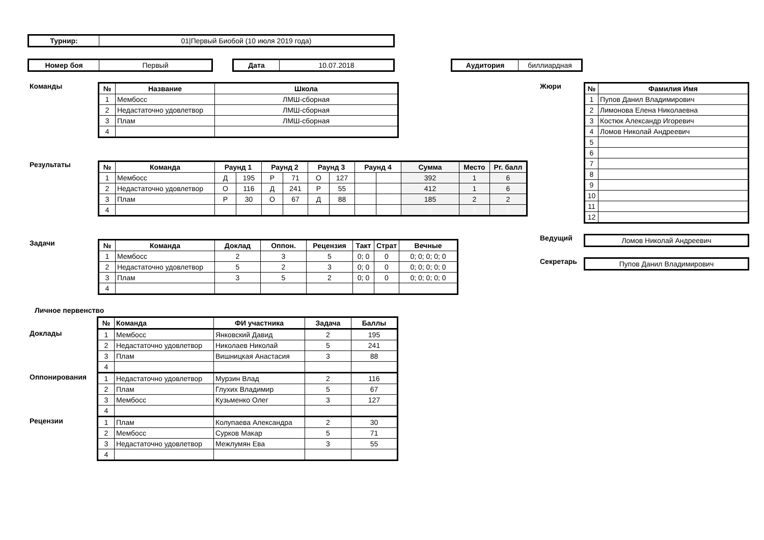| Турнир: | 01/Первый Биобой (10 июля 2019 года) |
| Номер боя | Первый |
| Дата | 10.07.2018 |
| Аудитория | биллиардная |
Команды
| № | Название | Школа |
| --- | --- | --- |
| 1 | Мембосс | ЛМШ-сборная |
| 2 | Недастаточно удовлетвор | ЛМШ-сборная |
| 3 | Плам | ЛМШ-сборная |
| 4 | | |
Результаты
| № | Команда | Раунд 1 | | Раунд 2 | | Раунд 3 | | Раунд 4 | | Сумма | Место | Рг. балл |
| --- | --- | --- | --- | --- | --- | --- | --- | --- | --- | --- | --- | --- |
| 1 | Мембосс | Д | 195 | Р | 71 | О | 127 | | | 392 | 1 | 6 |
| 2 | Недастаточно удовлетвор | О | 116 | Д | 241 | Р | 55 | | | 412 | 1 | 6 |
| 3 | Плам | Р | 30 | О | 67 | Д | 88 | | | 185 | 2 | 2 |
| 4 | | | | | | | | | | 0 | 3 | 0 |
Задачи
| № | Команда | Доклад | Оппон. | Рецензия | Такт | Страт | Вечные |
| --- | --- | --- | --- | --- | --- | --- | --- |
| 1 | Мембосс | 2 | 3 | 5 | 0; 0 | 0 | 0; 0; 0; 0; 0 |
| 2 | Недастаточно удовлетвор | 5 | 2 | 3 | 0; 0 | 0 | 0; 0; 0; 0; 0 |
| 3 | Плам | 3 | 5 | 2 | 0; 0 | 0 | 0; 0; 0; 0; 0 |
| 4 | | | | | | | |
Личное первенство
| | № | Команда | ФИ участника | Задача | Баллы |
| Доклады | 1 | Мембосс | Янковский Давид | 2 | 195 |
| | 2 | Недастаточно удовлетвор | Николаев Николай | 5 | 241 |
| | 3 | Плам | Вишницкая Анастасия | 3 | 88 |
| | 4 | | | | |
| Оппонирования | 1 | Недастаточно удовлетвор | Мурзин Влад | 2 | 116 |
| | 2 | Плам | Глухих Владимир | 5 | 67 |
| | 3 | Мембосс | Кузьменко Олег | 3 | 127 |
| | 4 | | | | |
| Рецензии | 1 | Плам | Колупаева Александра | 2 | 30 |
| | 2 | Мембосс | Сурков Макар | 5 | 71 |
| | 3 | Недастаточно удовлетвор | Межлумян Ева | 3 | 55 |
| | 4 | | | | |
Жюри
| № | Фамилия Имя |
| --- | --- |
| 1 | Пупов Данил Владимирович |
| 2 | Лимонова Елена Николаевна |
| 3 | Костюк Александр Игоревич |
| 4 | Ломов Николай Андреевич |
| 5 | |
| 6 | |
| 7 | |
| 8 | |
| 9 | |
| 10 | |
| 11 | |
| 12 | |
Ведущий
| Ломов Николай Андреевич |
Секретарь
| Пупов Данил Владимирович |